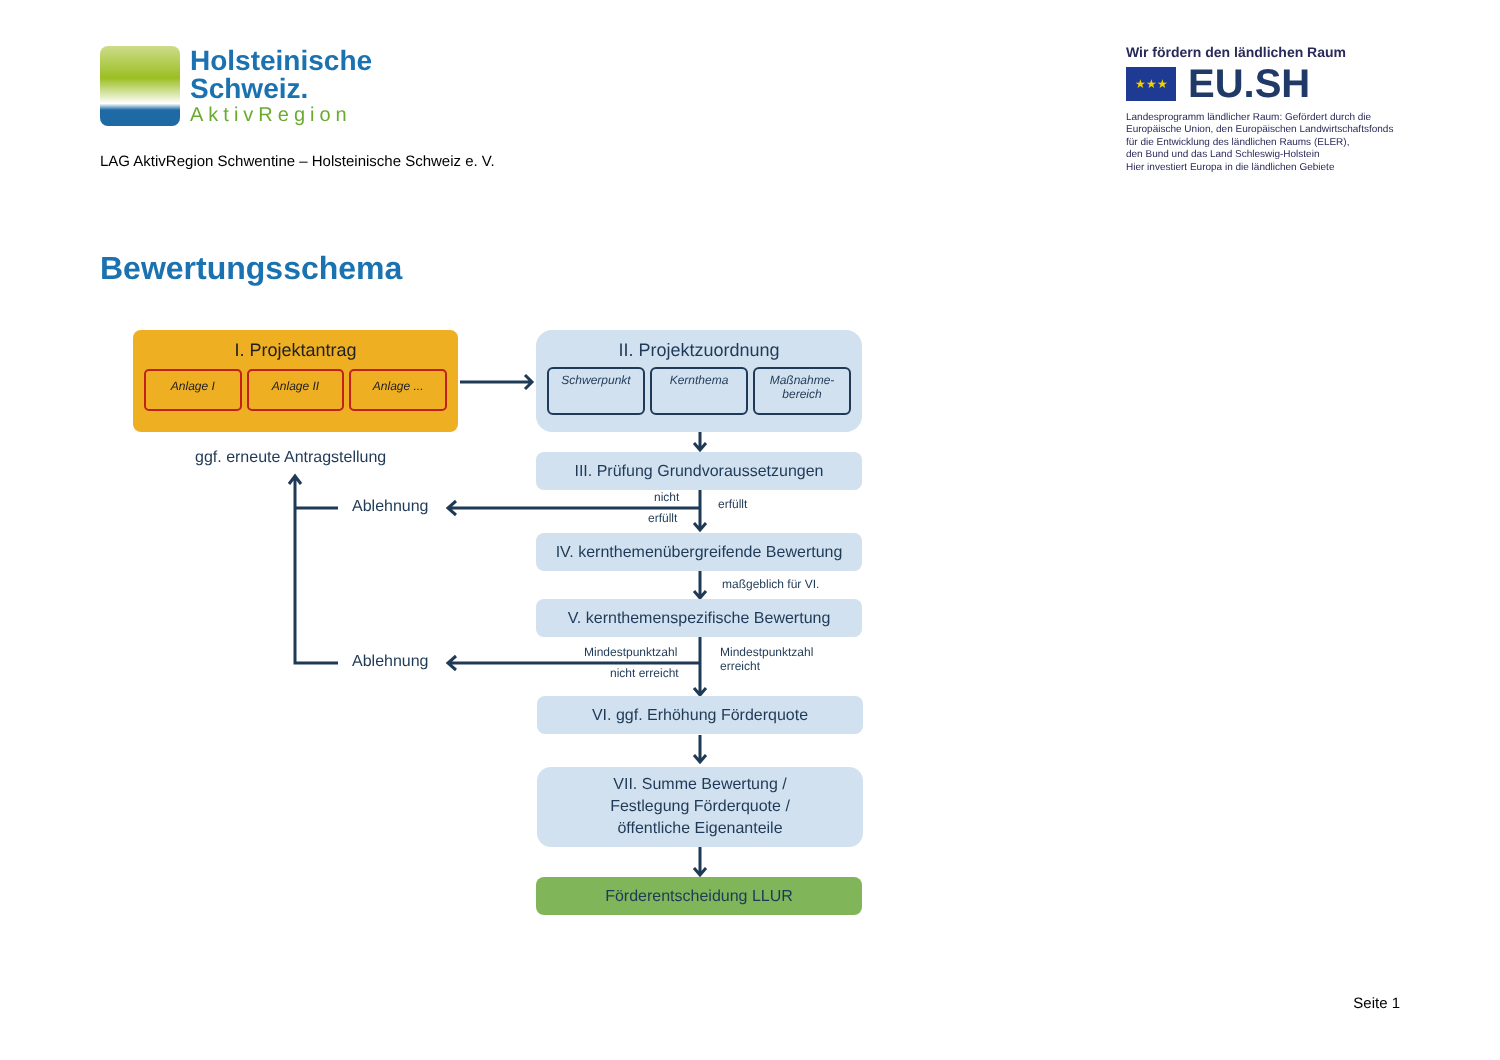Holsteinische
Schweiz.
AktivRegion
LAG AktivRegion Schwentine – Holsteinische Schweiz e. V.
Wir fördern den ländlichen Raum
★★★
EU.SH
Landesprogramm ländlicher Raum: Gefördert durch die
Europäische Union, den Europäischen Landwirtschaftsfonds
für die Entwicklung des ländlichen Raums (ELER),
den Bund und das Land Schleswig-Holstein
Hier investiert Europa in die ländlichen Gebiete
Bewertungsschema
I. Projektantrag
Anlage I Anlage II Anlage ...
II. Projektzuordnung
Schwerpunkt
Kernthema Maßnahme-
bereich
ggf. erneute Antragstellung III. Prüfung Grundvoraussetzungen
Ablehnung nicht
erfüllt
erfüllt
IV. kernthemenübergreifende Bewertung
maßgeblich für VI.
V. kernthemenspezifische Bewertung
Ablehnung Mindestpunktzahl
nicht erreicht
Mindestpunktzahl
erreicht
VI. ggf. Erhöhung Förderquote
VII. Summe Bewertung /
Festlegung Förderquote /
öffentliche Eigenanteile
Förderentscheidung LLUR
Seite 1